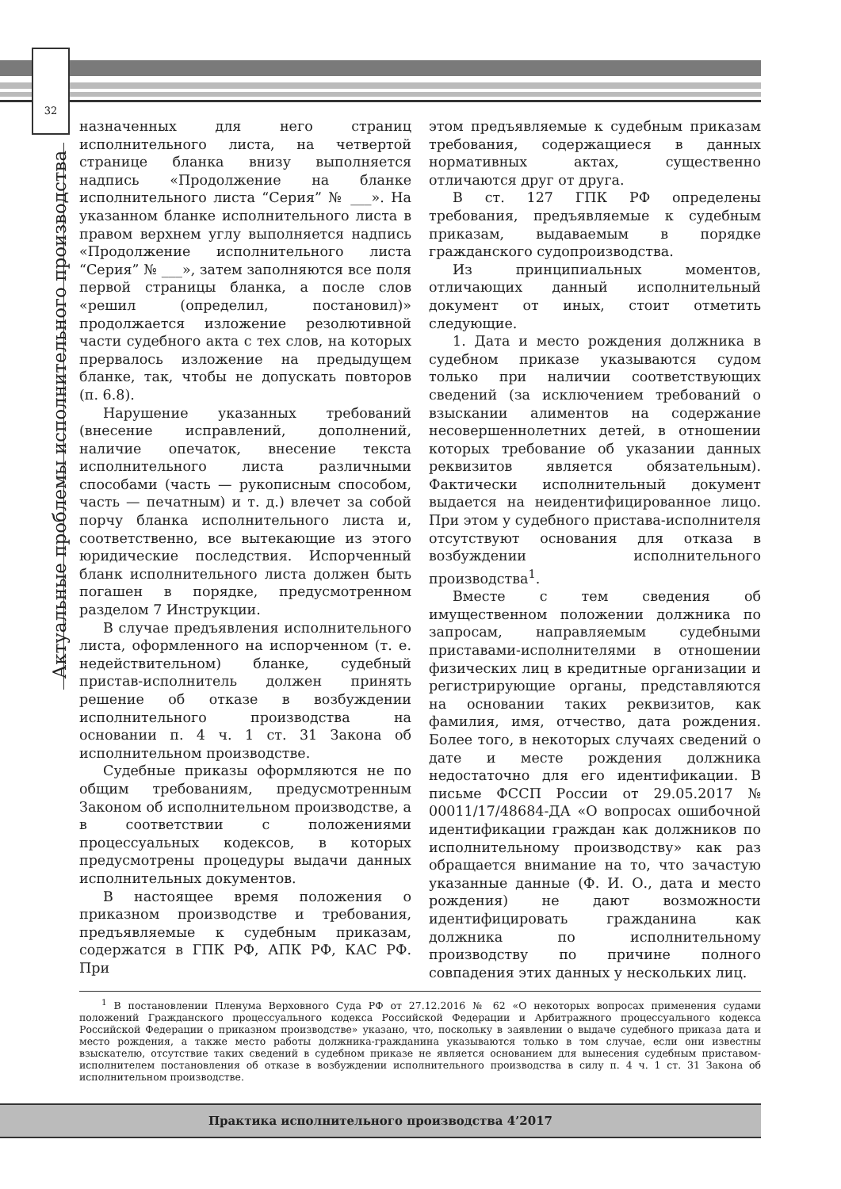32
Актуальные проблемы исполнительного производства
назначенных для него страниц исполнительного листа, на четвертой странице бланка внизу выполняется надпись «Продолжение на бланке исполнительного листа “Серия” № ___». На указанном бланке исполнительного листа в правом верхнем углу выполняется надпись «Продолжение исполнительного листа “Серия” № ___», затем заполняются все поля первой страницы бланка, а после слов «решил (определил, постановил)» продолжается изложение резолютивной части судебного акта с тех слов, на которых прервалось изложение на предыдущем бланке, так, чтобы не допускать повторов (п. 6.8).
Нарушение указанных требований (внесение исправлений, дополнений, наличие опечаток, внесение текста исполнительного листа различными способами (часть — рукописным способом, часть — печатным) и т. д.) влечет за собой порчу бланка исполнительного листа и, соответственно, все вытекающие из этого юридические последствия. Испорченный бланк исполнительного листа должен быть погашен в порядке, предусмотренном разделом 7 Инструкции.
В случае предъявления исполнительного листа, оформленного на испорченном (т. е. недействительном) бланке, судебный пристав-исполнитель должен принять решение об отказе в возбуждении исполнительного производства на основании п. 4 ч. 1 ст. 31 Закона об исполнительном производстве.
Судебные приказы оформляются не по общим требованиям, предусмотренным Законом об исполнительном производстве, а в соответствии с положениями процессуальных кодексов, в которых предусмотрены процедуры выдачи данных исполнительных документов.
В настоящее время положения о приказном производстве и требования, предъявляемые к судебным приказам, содержатся в ГПК РФ, АПК РФ, КАС РФ. При
этом предъявляемые к судебным приказам требования, содержащиеся в данных нормативных актах, существенно отличаются друг от друга.
В ст. 127 ГПК РФ определены требования, предъявляемые к судебным приказам, выдаваемым в порядке гражданского судопроизводства.
Из принципиальных моментов, отличающих данный исполнительный документ от иных, стоит отметить следующие.
1. Дата и место рождения должника в судебном приказе указываются судом только при наличии соответствующих сведений (за исключением требований о взыскании алиментов на содержание несовершеннолетних детей, в отношении которых требование об указании данных реквизитов является обязательным). Фактически исполнительный документ выдается на неидентифицированное лицо. При этом у судебного пристава-исполнителя отсутствуют основания для отказа в возбуждении исполнительного производства<sup>1</sup>.
Вместе с тем сведения об имущественном положении должника по запросам, направляемым судебными приставами-исполнителями в отношении физических лиц в кредитные организации и регистрирующие органы, представляются на основании таких реквизитов, как фамилия, имя, отчество, дата рождения. Более того, в некоторых случаях сведений о дате и месте рождения должника недостаточно для его идентификации. В письме ФССП России от 29.05.2017 № 00011/17/48684-ДА «О вопросах ошибочной идентификации граждан как должников по исполнительному производству» как раз обращается внимание на то, что зачастую указанные данные (Ф. И. О., дата и место рождения) не дают возможности идентифицировать гражданина как должника по исполнительному производству по причине полного совпадения этих данных у нескольких лиц.
<sup>1</sup> В постановлении Пленума Верховного Суда РФ от 27.12.2016 № 62 «О некоторых вопросах применения судами положений Гражданского процессуального кодекса Российской Федерации и Арбитражного процессуального кодекса Российской Федерации о приказном производстве» указано, что, поскольку в заявлении о выдаче судебного приказа дата и место рождения, а также место работы должника-гражданина указываются только в том случае, если они известны взыскателю, отсутствие таких сведений в судебном приказе не является основанием для вынесения судебным приставом-исполнителем постановления об отказе в возбуждении исполнительного производства в силу п. 4 ч. 1 ст. 31 Закона об исполнительном производстве.
Практика исполнительного производства 4’2017